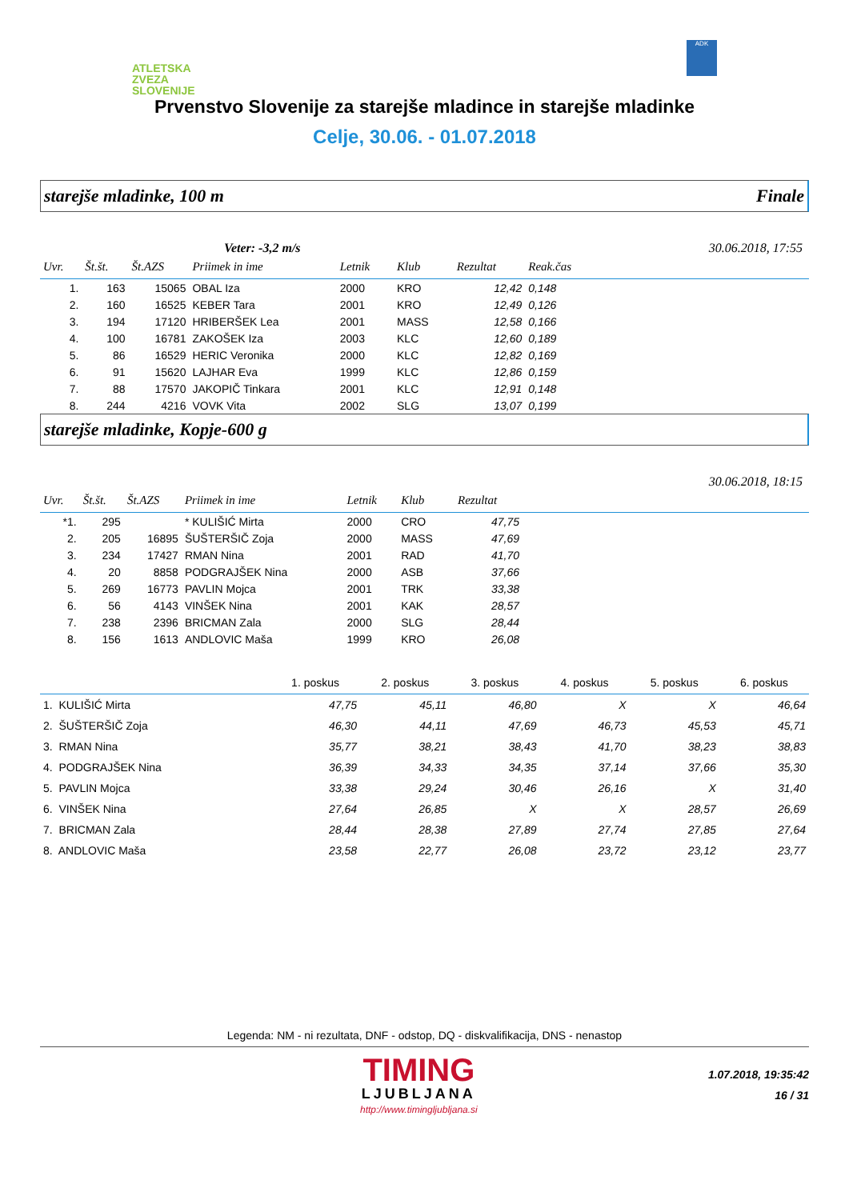ATLETSKA
ZVEZA
SLOVENIJE
ADK
Prvenstvo Slovenije za starejše mladince in starejše mladinke
Celje, 30.06. - 01.07.2018
starejše mladinke, 100 m Finale
Veter: -3,2 m/s 30.06.2018, 17:55
| Uvr. | Št.št. | Št.AZS | Priimek in ime | Letnik | Klub | Rezultat | Reak.čas | |
| --- | --- | --- | --- | --- | --- | --- | --- | --- |
| 1. | 163 | 15065 | OBAL Iza | 2000 | KRO | 12,42 | 0,148 | |
| 2. | 160 | 16525 | KEBER Tara | 2001 | KRO | 12,49 | 0,126 | |
| 3. | 194 | 17120 | HRIBERŠEK Lea | 2001 | MASS | 12,58 | 0,166 | |
| 4. | 100 | 16781 | ZAKOŠEK Iza | 2003 | KLC | 12,60 | 0,189 | |
| 5. | 86 | 16529 | HERIC Veronika | 2000 | KLC | 12,82 | 0,169 | |
| 6. | 91 | 15620 | LAJHAR Eva | 1999 | KLC | 12,86 | 0,159 | |
| 7. | 88 | 17570 | JAKOPIČ Tinkara | 2001 | KLC | 12,91 | 0,148 | |
| 8. | 244 | 4216 | VOVK Vita | 2002 | SLG | 13,07 | 0,199 | |
starejše mladinke, Kopje-600 g
30.06.2018, 18:15
| Uvr. | Št.št. | Št.AZS | Priimek in ime | Letnik | Klub | Rezultat | |
| --- | --- | --- | --- | --- | --- | --- | --- |
| *1. | 295 | | * KULIŠIĆ Mirta | 2000 | CRO | 47,75 | |
| 2. | 205 | 16895 | ŠUŠTERŠIČ Zoja | 2000 | MASS | 47,69 | |
| 3. | 234 | 17427 | RMAN Nina | 2001 | RAD | 41,70 | |
| 4. | 20 | 8858 | PODGRAJŠEK Nina | 2000 | ASB | 37,66 | |
| 5. | 269 | 16773 | PAVLIN Mojca | 2001 | TRK | 33,38 | |
| 6. | 56 | 4143 | VINŠEK Nina | 2001 | KAK | 28,57 | |
| 7. | 238 | 2396 | BRICMAN Zala | 2000 | SLG | 28,44 | |
| 8. | 156 | 1613 | ANDLOVIC Maša | 1999 | KRO | 26,08 | |
| | 1. poskus | 2. poskus | 3. poskus | 4. poskus | 5. poskus | 6. poskus |
| --- | --- | --- | --- | --- | --- | --- |
| 1. KULIŠIĆ Mirta | 47,75 | 45,11 | 46,80 | X | X | 46,64 |
| 2. ŠUŠTERŠIČ Zoja | 46,30 | 44,11 | 47,69 | 46,73 | 45,53 | 45,71 |
| 3. RMAN Nina | 35,77 | 38,21 | 38,43 | 41,70 | 38,23 | 38,83 |
| 4. PODGRAJŠEK Nina | 36,39 | 34,33 | 34,35 | 37,14 | 37,66 | 35,30 |
| 5. PAVLIN Mojca | 33,38 | 29,24 | 30,46 | 26,16 | X | 31,40 |
| 6. VINŠEK Nina | 27,64 | 26,85 | X | X | 28,57 | 26,69 |
| 7. BRICMAN Zala | 28,44 | 28,38 | 27,89 | 27,74 | 27,85 | 27,64 |
| 8. ANDLOVIC Maša | 23,58 | 22,77 | 26,08 | 23,72 | 23,12 | 23,77 |
Legenda: NM - ni rezultata, DNF - odstop, DQ - diskvalifikacija, DNS - nenastop
TIMING
LJUBLJANA
http://www.timingljubljana.si
1.07.2018, 19:35:42
16 / 31